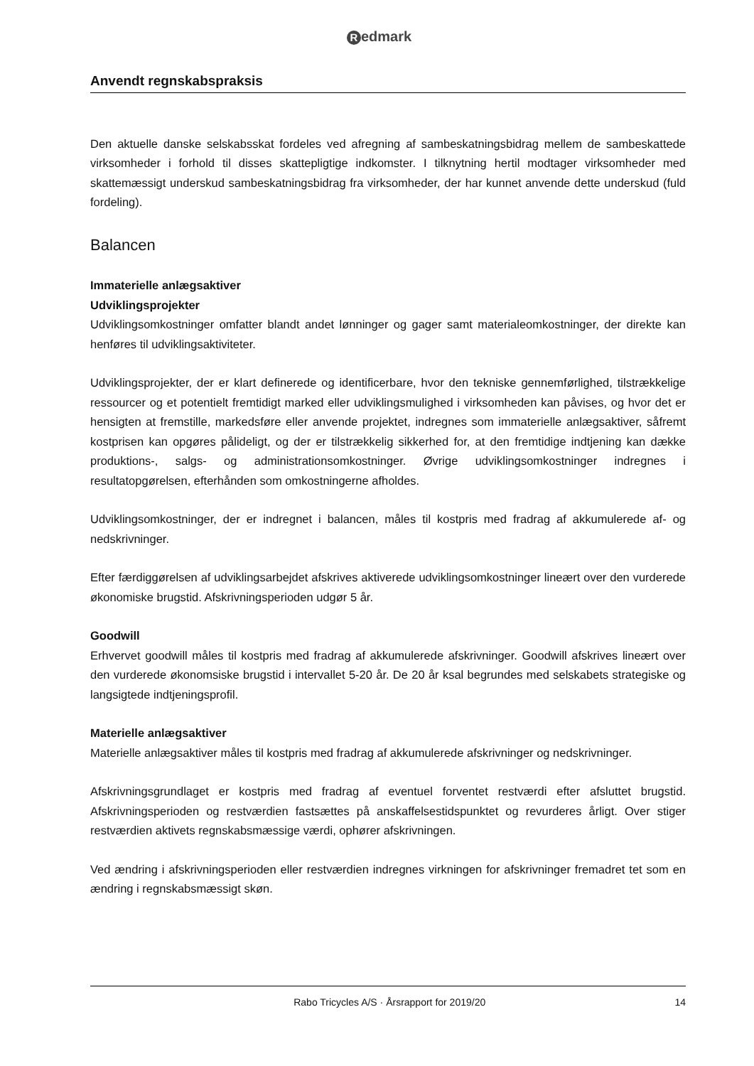Redmark
Anvendt regnskabspraksis
Den aktuelle danske selskabsskat fordeles ved afregning af sambeskatningsbidrag mellem de sambeskattede virksomheder i forhold til disses skattepligtige indkomster. I tilknytning hertil modtager virksomheder med skattemæssigt underskud sambeskatningsbidrag fra virksomheder, der har kunnet anvende dette underskud (fuld fordeling).
Balancen
Immaterielle anlægsaktiver
Udviklingsprojekter
Udviklingsomkostninger omfatter blandt andet lønninger og gager samt materialeomkostninger, der direkte kan henføres til udviklingsaktiviteter.
Udviklingsprojekter, der er klart definerede og identificerbare, hvor den tekniske gennemførlighed, tilstrækkelige ressourcer og et potentielt fremtidigt marked eller udviklingsmulighed i virksomheden kan påvises, og hvor det er hensigten at fremstille, markedsføre eller anvende projektet, indregnes som immaterielle anlægsaktiver, såfremt kostprisen kan opgøres pålideligt, og der er tilstrækkelig sikkerhed for, at den fremtidige indtjening kan dække produktions-, salgs- og administrationsomkostninger. Øvrige udviklingsomkostninger indregnes i resultatopgørelsen, efterhånden som omkostningerne afholdes.
Udviklingsomkostninger, der er indregnet i balancen, måles til kostpris med fradrag af akkumulerede af- og nedskrivninger.
Efter færdiggørelsen af udviklingsarbejdet afskrives aktiverede udviklingsomkostninger lineært over den vurderede økonomiske brugstid. Afskrivningsperioden udgør 5 år.
Goodwill
Erhvervet goodwill måles til kostpris med fradrag af akkumulerede afskrivninger. Goodwill afskrives lineært over den vurderede økonomsiske brugstid i intervallet 5-20 år. De 20 år ksal begrundes med selskabets strategiske og langsigtede indtjeningsprofil.
Materielle anlægsaktiver
Materielle anlægsaktiver måles til kostpris med fradrag af akkumulerede afskrivninger og nedskrivninger.
Afskrivningsgrundlaget er kostpris med fradrag af eventuel forventet restværdi efter afsluttet brugstid. Afskrivningsperioden og restværdien fastsættes på anskaffelsestidspunktet og revurderes årligt. Over stiger restværdien aktivets regnskabsmæssige værdi, ophører afskrivningen.
Ved ændring i afskrivningsperioden eller restværdien indregnes virkningen for afskrivninger fremadret tet som en ændring i regnskabsmæssigt skøn.
Rabo Tricycles A/S · Årsrapport for 2019/20
14